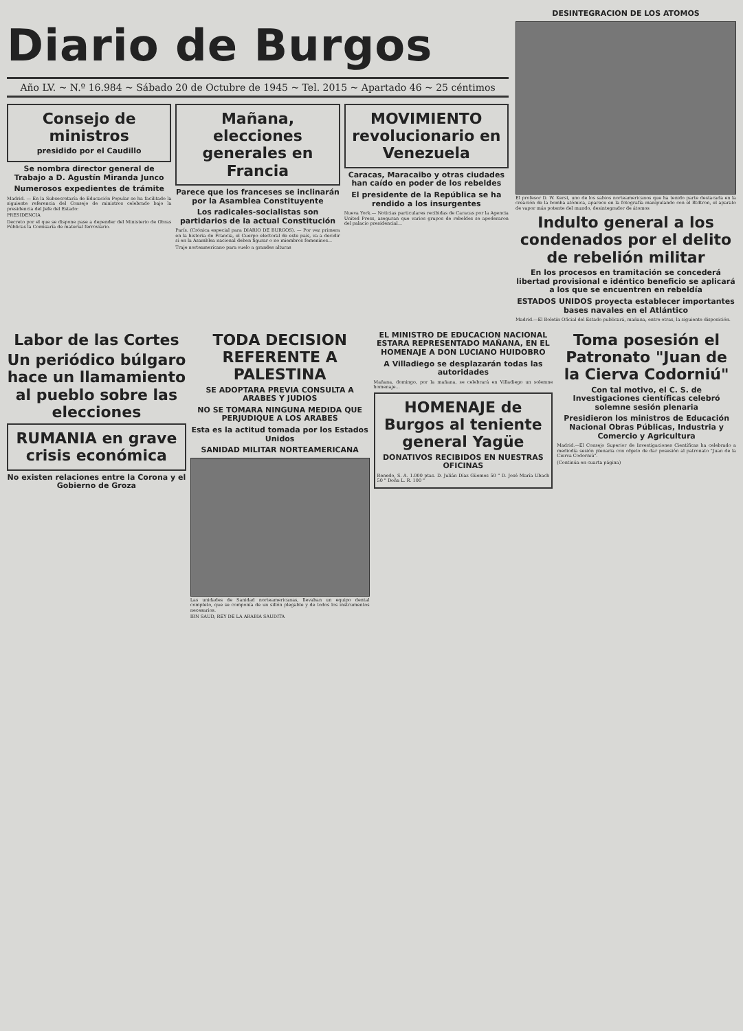Diario de Burgos
Año LV. ~ N.º 16.984 ~ Sábado 20 de Octubre de 1945 ~ Tel. 2015 ~ Apartado 46 ~ 25 céntimos
Consejo de ministros
presidido por el Caudillo
Se nombra director general de Trabajo a D. Agustín Miranda Junco
Numerosos expedientes de trámite
Madrid. — En la Subsecretaría de Educación Popular se ha facilitado la siguiente referencia del Consejo de ministros celebrado bajo la presidencia del Jefe del Estado:
PRESIDENCIA
Decreto por el que se dispone pase a depender del Ministerio de Obras Públicas la Comisaría de material ferroviario.
Mañana, elecciones generales en Francia
Parece que los franceses se inclinarán por la Asamblea Constituyente
Los radicales-socialistas son partidarios de la actual Constitución
París. (Crónica especial para DIARIO DE BURGOS). — Por vez primera en la historia de Francia, el Cuerpo electoral de este país, va a decidir si en la Asamblea nacional deben figurar o no miembros femeninos...
Traje norteamericano para vuelo a grandes alturas
MOVIMIENTO revolucionario en Venezuela
Caracas, Maracaibo y otras ciudades han caído en poder de los rebeldes
El presidente de la República se ha rendido a los insurgentes
Nueva York.— Noticias particulares recibidas de Caracas por la Agencia United Press, aseguran que varios grupos de rebeldes se apoderaron del palacio presidencial...
DESINTEGRACION DE LOS ATOMOS
El profesor D. W. Kerst, uno de los sabios norteamericanos que ha tenido parte destacada en la creación de la bomba atómica, aparece en la fotografía manipulando con el Btdtron, el aparato de vapor más potente del mundo, desintegrador de átomos
Indulto general a los condenados por el delito de rebelión militar
En los procesos en tramitación se concederá libertad provisional e idéntico beneficio se aplicará a los que se encuentren en rebeldía
ESTADOS UNIDOS proyecta establecer importantes bases navales en el Atlántico
Madrid.—El Boletín Oficial del Estado publicará, mañana, entre otras, la siguiente disposición.
Labor de las Cortes
Un periódico búlgaro hace un llamamiento al pueblo sobre las elecciones
RUMANIA en grave crisis económica
No existen relaciones entre la Corona y el Gobierno de Groza
TODA DECISION REFERENTE A PALESTINA
SE ADOPTARA PREVIA CONSULTA A ARABES Y JUDIOS
NO SE TOMARA NINGUNA MEDIDA QUE PERJUDIQUE A LOS ARABES
Esta es la actitud tomada por los Estados Unidos
SANIDAD MILITAR NORTEAMERICANA
Las unidades de Sanidad norteamericanas, llevaban un equipo dental completo, que se componía de un sillón plegable y de todos los instrumentos necesarios.
IBN SAUD, REY DE LA ARABIA SAUDITA
EL MINISTRO DE EDUCACION NACIONAL ESTARA REPRESENTADO MAÑANA, EN EL HOMENAJE A DON LUCIANO HUIDOBRO
A Villadiego se desplazarán todas las autoridades
Mañana, domingo, por la mañana, se celebrará en Villadiego un solemne homenaje...
HOMENAJE de Burgos al teniente general Yagüe
DONATIVOS RECIBIDOS EN NUESTRAS OFICINAS
Renedo, S. A. 1.000 ptas. D. Julián Díaz Güemes 50 " D. José María Ubach 50 " Doña L. R. 100 "
Toma posesión el Patronato "Juan de la Cierva Codorniú"
Con tal motivo, el C. S. de Investigaciones científicas celebró solemne sesión plenaria
Presidieron los ministros de Educación Nacional Obras Públicas, Industria y Comercio y Agricultura
Madrid.—El Consejo Superior de Investigaciones Científicas ha celebrado a mediodía sesión plenaria con objeto de dar posesión al patronato "Juan de la Cierva Codorniú".
(Continúa en cuarta página)